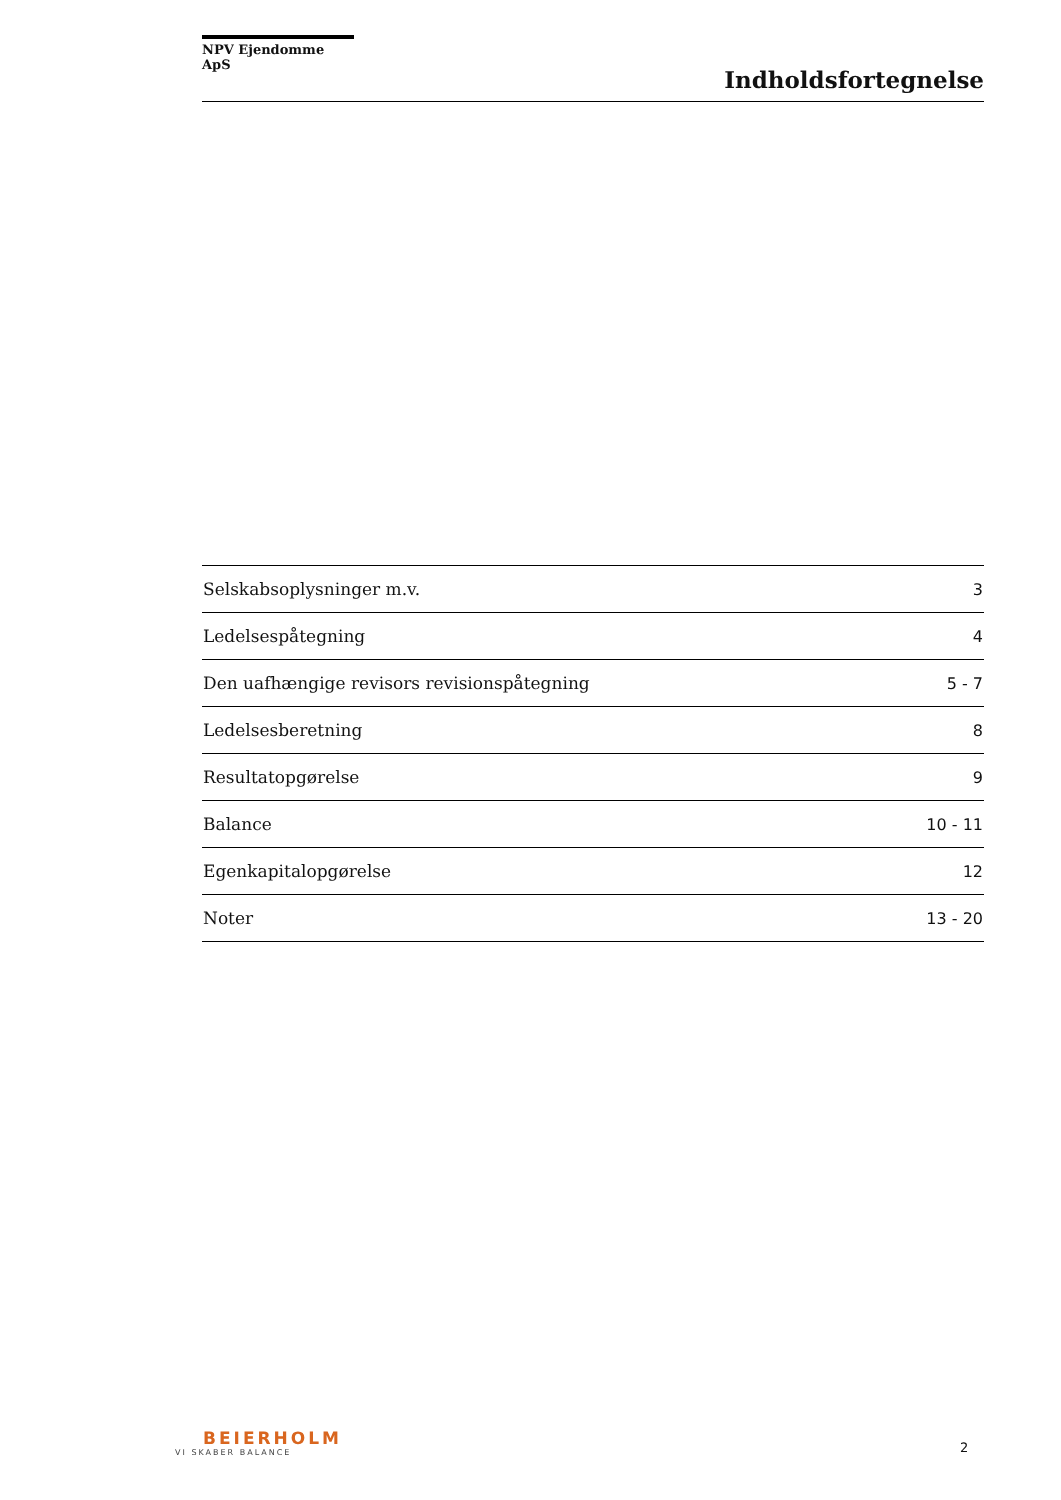NPV Ejendomme ApS
Indholdsfortegnelse
| Selskabsoplysninger m.v. | 3 |
| Ledelsespåtegning | 4 |
| Den uafhængige revisors revisionspåtegning | 5 - 7 |
| Ledelsesberetning | 8 |
| Resultatopgørelse | 9 |
| Balance | 10 - 11 |
| Egenkapitalopgørelse | 12 |
| Noter | 13 - 20 |
BEIERHOLM
VI SKABER BALANCE
2